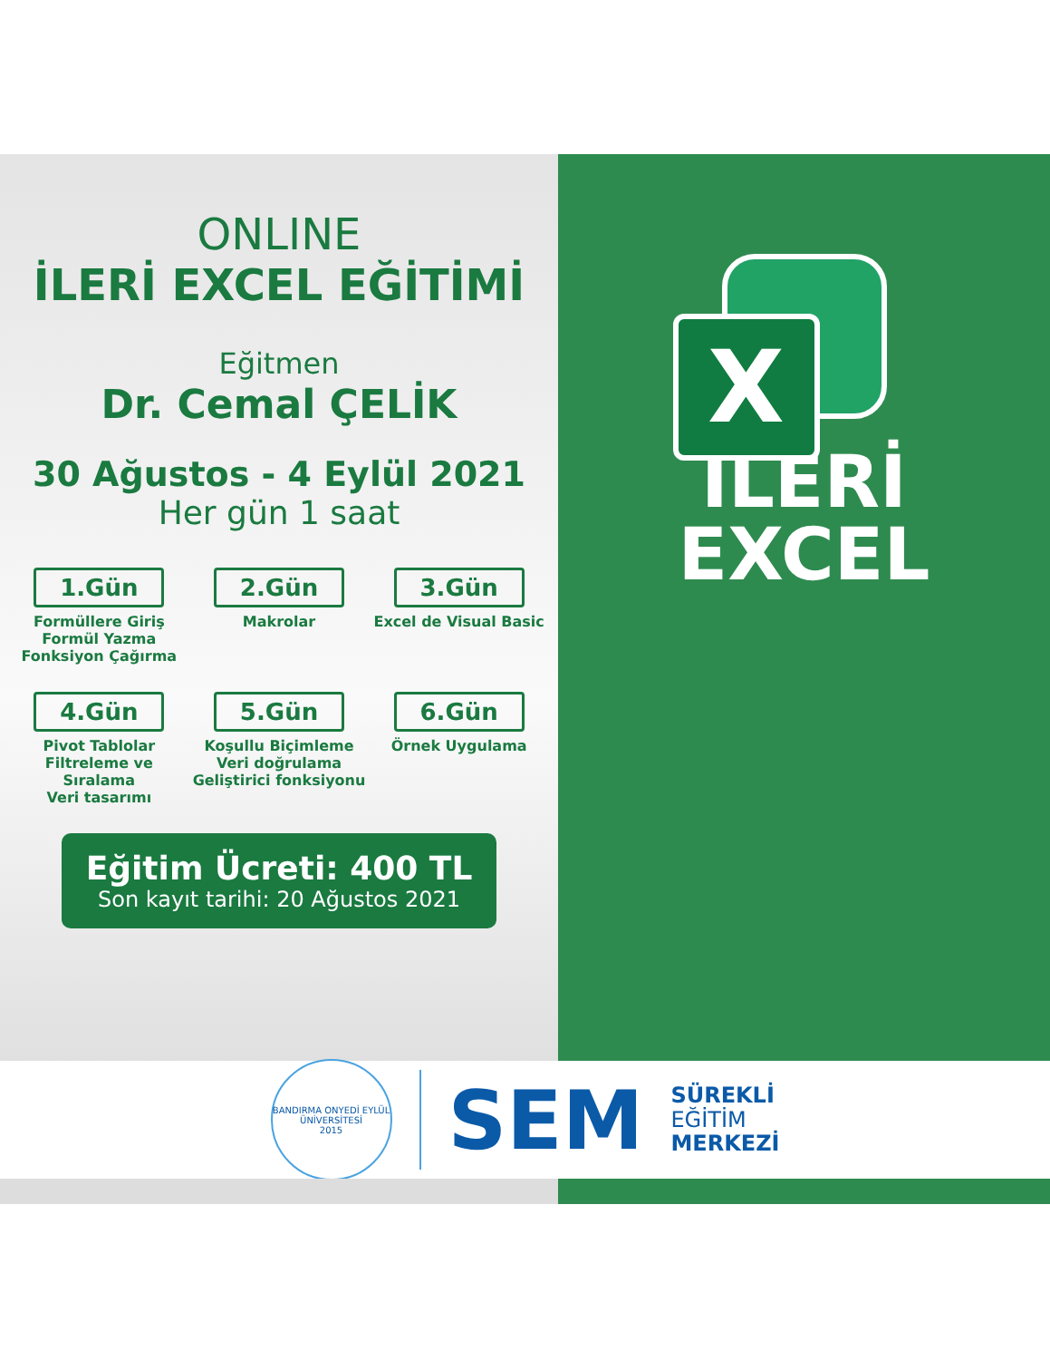ONLINE
İLERİ EXCEL EĞİTİMİ
Eğitmen
Dr. Cemal ÇELİK
30 Ağustos - 4 Eylül 2021
Her gün 1 saat
1.Gün
Formüllere Giriş
Formül Yazma
Fonksiyon Çağırma
2.Gün
Makrolar
3.Gün
Excel de Visual Basic
4.Gün
Pivot Tablolar
Filtreleme ve Sıralama
Veri tasarımı
5.Gün
Koşullu Biçimleme
Veri doğrulama
Geliştirici fonksiyonu
6.Gün
Örnek Uygulama
Eğitim Ücreti: 400 TL
Son kayıt tarihi: 20 Ağustos 2021
X
İLERİ
EXCEL
BANDIRMA ONYEDİ EYLÜL ÜNİVERSİTESİ
2015
SEM
SÜREKLİ
EĞİTİM
MERKEZİ